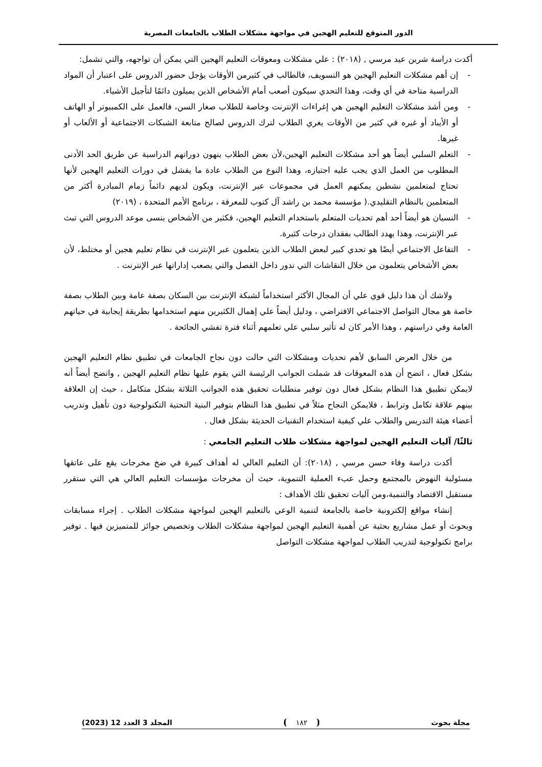الدور المتوقع للتعليم الهجين في مواجهة مشكلات الطلاب بالجامعات المصرية
أكدت دراسة شرين عيد مرسي , (٢٠١٨) : علي مشكلات ومعوقات التعليم الهجين التي يمكن أن تواجهه، والتي تشمل:
- إن أهم مشكلات التعليم الهجين هو التسويف، فالطالب في كثيرمن الأوقات يؤجل حضور الدروس على اعتبار أن المواد الدراسية متاحة في أي وقت، وهذا التحدي سيكون أصعب أمام الأشخاص الذين يميلون دائمًا لتأجيل الأشياء.
- ومن أشد مشكلات التعليم الهجين هي إغراءات الإنترنت وخاصة للطلاب صغار السن، فالعمل على الكمبيوتر أو الهاتف أو الأيباد أو غيره في كثير من الأوقات يغري الطلاب لترك الدروس لصالح متابعة الشبكات الاجتماعية أو الألعاب أو غيرها.
- التعلم السلبي أيضاً هو أحد مشكلات التعليم الهجين،لأن بعض الطلاب ينهون دوراتهم الدراسية عن طريق الحد الأدنى المطلوب من العمل الذي يجب عليه اجتيازه، وهذا النوع من الطلاب عادة ما يفشل في دورات التعليم الهجين لأنها تحتاج لمتعلمين نشطين يمكنهم العمل في مجموعات عبر الإنترنت، ويكون لديهم دائماً زمام المبادرة أكثر من المتعلمين بالنظام التقليدي.( مؤسسة محمد بن راشد آل كتوب للمعرفة ، برنامج الأمم المتحدة ، (٢٠١٩)
- النسيان هو أيضاً أحد أهم تحديات المتعلم باستخدام التعليم الهجين، فكثير من الأشخاص ينسى موعد الدروس التي تبث عبر الإنترنت، وهذا يهدد الطالب بفقدان درجات كثيرة.
- التفاعل الاجتماعي أيضًا هو تحدي كبير لبعض الطلاب الذين يتعلمون عبر الإنترنت في نظام تعليم هجين أو مختلط، لأن بعض الأشخاص يتعلمون من خلال النقاشات التي تدور داخل الفصل والتي يصعب إداراتها عبر الإنترنت .
ولاشك أن هذا دليل قوي علي أن المجال الأكثر استخداماً لشبكة الإنترنت بين السكان بصفة عامة وبين الطلاب بصفة خاصة هو مجال التواصل الاجتماعي الافتراضي ، ودليل أيضاً علي إهمال الكثيرين منهم استخدامها بطريقة إيجابية في حياتهم العامة وفي دراستهم ، وهذا الأمر كان له تأثير سلبي علي تعلمهم أثناء فترة تفشي الجائحة .
من خلال العرض السابق لأهم تحديات ومشكلات التي حالت دون نجاح الجامعات في تطبيق نظام التعليم الهجين بشكل فعال ، اتضح أن هذه المعوقات قد شملت الجوانب الرئيسة التي يقوم عليها نظام التعليم الهجين , واتضح أيضاً أنه لايمكن تطبيق هذا النظام بشكل فعال دون توفير متطلبات تحقيق هذه الجوانب الثلاثة بشكل متكامل ، حيث إن العلاقة بينهم علاقة تكامل وترابط ، فلايمكن النجاح مثلاً في تطبيق هذا النظام بتوفير البنية التحتية التكنولوجية دون تأهيل وتدريب أعضاء هيئة التدريس والطلاب علي كيفية استخدام التقنيات الحديثة بشكل فعال .
ثالثًا/ آليات التعليم الهجين لمواجهة مشكلات طلاب التعليم الجامعي :
أكدت دراسة وفاء حسن مرسي , (٢٠١٨): أن التعليم العالي له أهداف كبيرة في ضخ مخرجات يقع على عاتقها مسئولية النهوض بالمجتمع وحمل عبء العملية التنموية، حيث أن مخرجات مؤسسات التعليم العالي هي التي ستقرر مستقبل الاقتصاد والتنمية،ومن آليات تحقيق تلك الأهداف :
إنشاء مواقع إلكترونية خاصة بالجامعة لتنمية الوعي بالتعليم الهجين لمواجهة مشكلات الطلاب . إجراء مسابقات وبحوث أو عمل مشاريع بحثية عن أهمية التعليم الهجين لمواجهة مشكلات الطلاب وتخصيص جوائز للمتميزين فيها . توفير برامج تكنولوجية لتدريب الطلاب لمواجهة مشكلات التواصل
مجلة بحوث ١٨٢ المجلد 3 العدد 12 (2023)